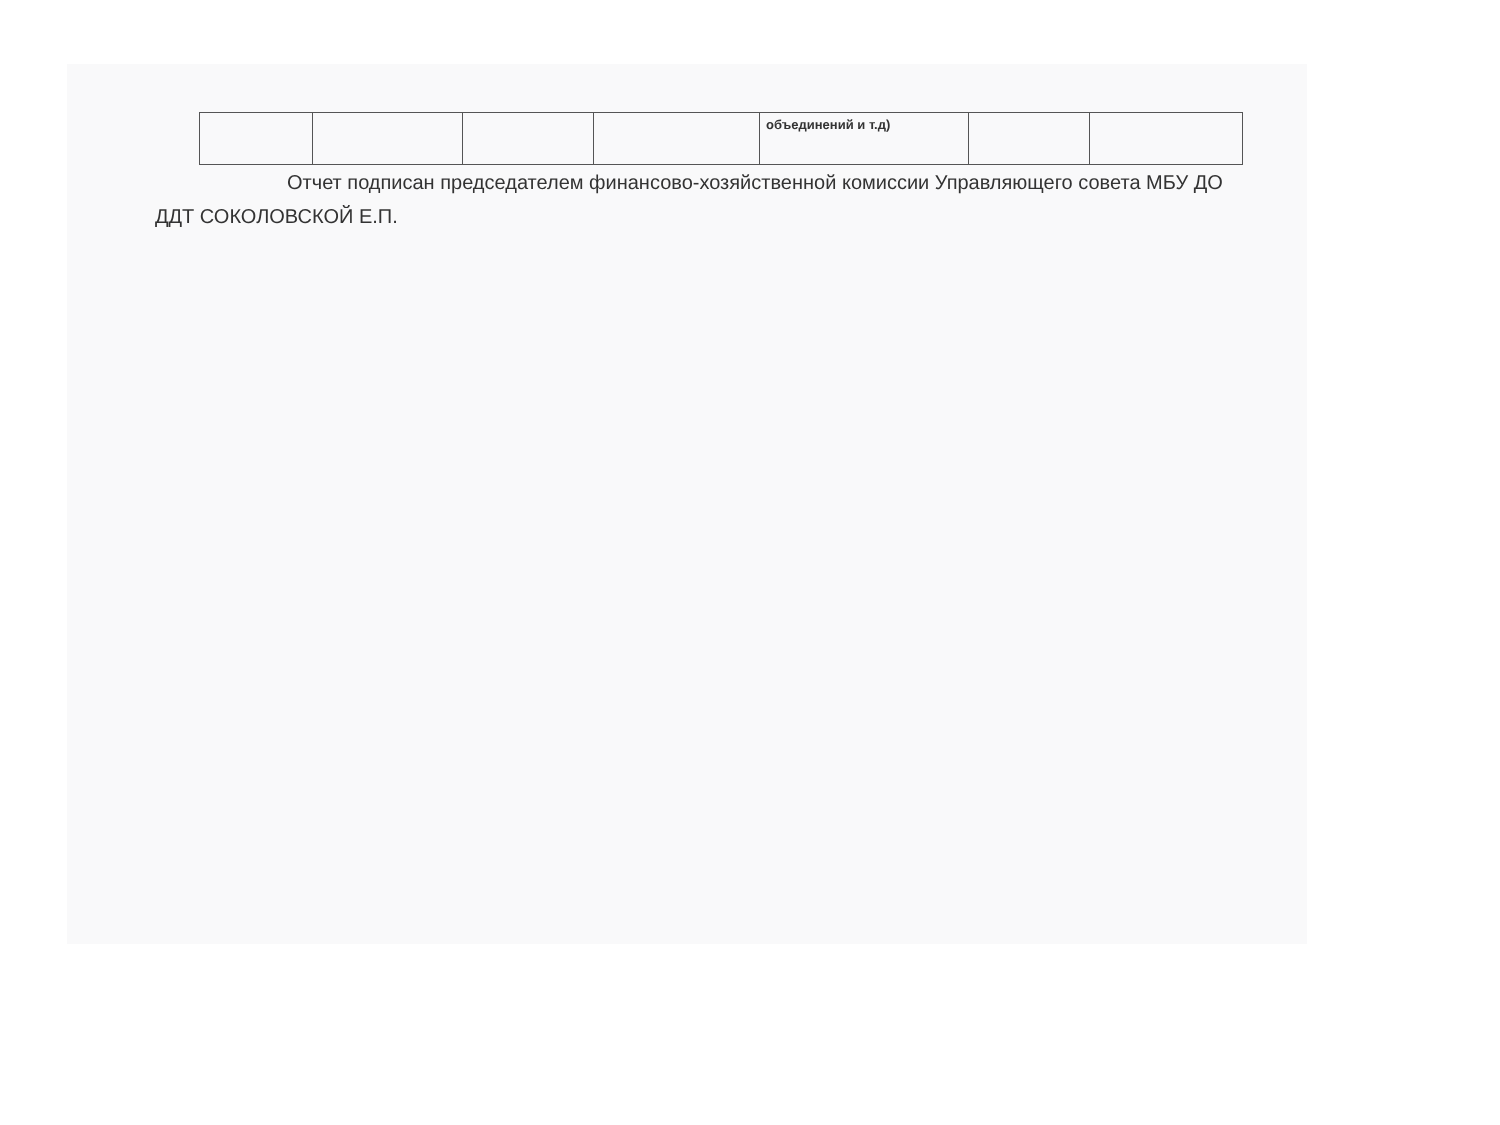| | | | | объединений и т.д) | | |
Отчет подписан председателем финансово-хозяйственной комиссии Управляющего совета МБУ ДО ДДТ СОКОЛОВСКОЙ Е.П.